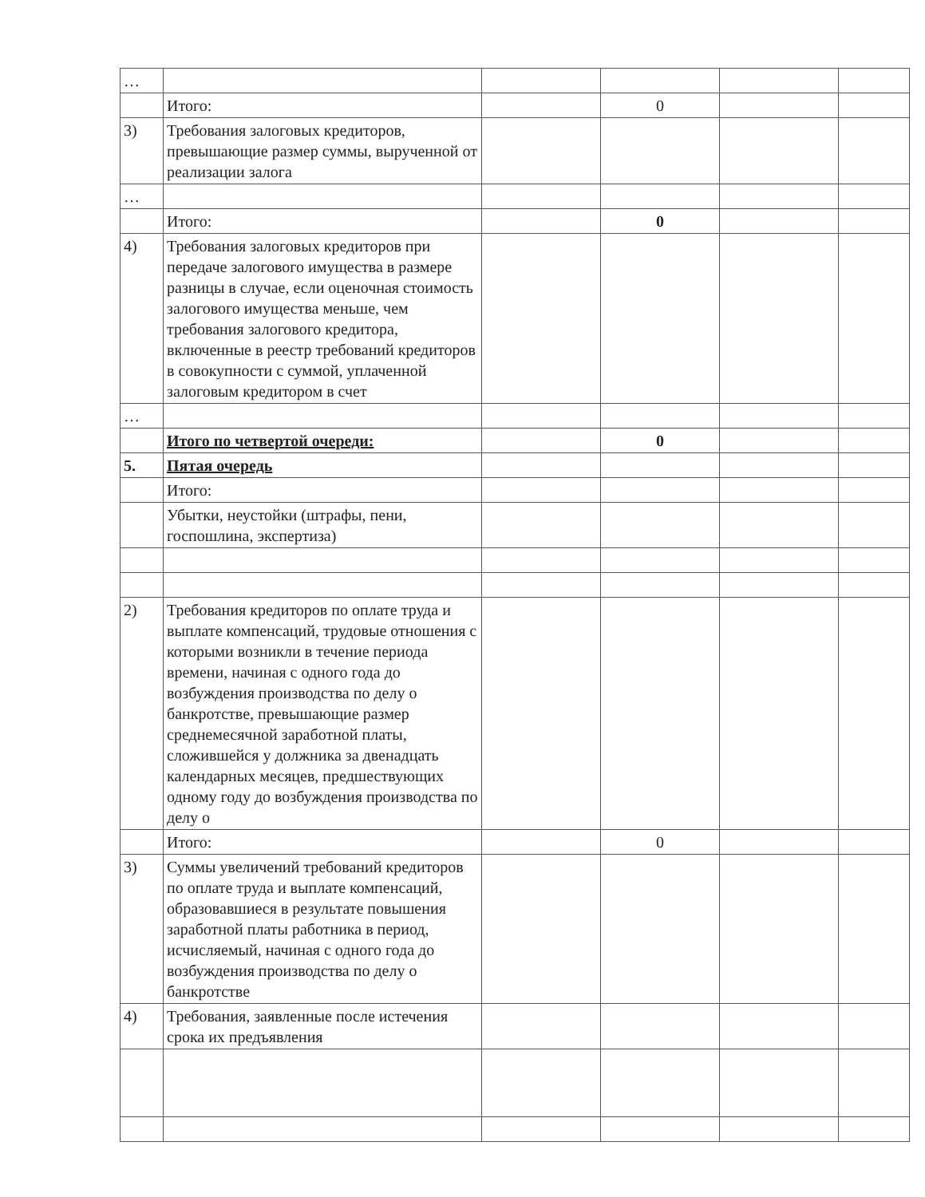| … | | | | | |
| | Итого: | | 0 | | |
| 3) | Требования залоговых кредиторов, превышающие размер суммы, вырученной от реализации залога | | | | |
| … | | | | | |
| | Итого: | | 0 | | |
| 4) | Требования залоговых кредиторов при передаче залогового имущества в размере разницы в случае, если оценочная стоимость залогового имущества меньше, чем требования залогового кредитора, включенные в реестр требований кредиторов в совокупности с суммой, уплаченной залоговым кредитором в счет | | | | |
| … | | | | | |
| | Итого по четвертой очереди: | | 0 | | |
| 5. | Пятая очередь | | | | |
| | Итого: | | | | |
| | Убытки, неустойки (штрафы, пени, госпошлина, экспертиза) | | | | |
| 2) | Требования кредиторов по оплате труда и выплате компенсаций, трудовые отношения с которыми возникли в течение периода времени, начиная с одного года до возбуждения производства по делу о банкротстве, превышающие размер среднемесячной заработной платы, сложившейся у должника за двенадцать календарных месяцев, предшествующих одному году до возбуждения производства по делу о | | | | |
| | Итого: | | 0 | | |
| 3) | Суммы увеличений требований кредиторов по оплате труда и выплате компенсаций, образовавшиеся в результате повышения заработной платы работника в период, исчисляемый, начиная с одного года до возбуждения производства по делу о банкротстве | | | | |
| 4) | Требования, заявленные после истечения срока их предъявления | | | | |